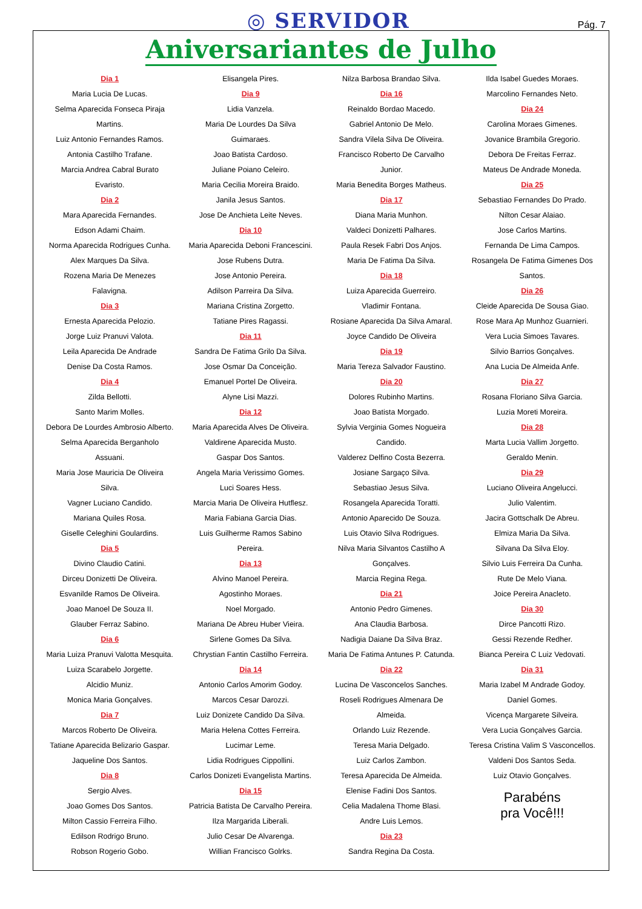◎ SERVIDOR Pág. 7
Aniversariantes de Julho
Dia 1
Maria Lucia De Lucas.
Selma Aparecida Fonseca Piraja
Martins.
Luiz Antonio Fernandes Ramos.
Antonia Castilho Trafane.
Marcia Andrea Cabral Burato
Evaristo.
Dia 2
Mara Aparecida Fernandes.
Edson Adami Chaim.
Norma Aparecida Rodrigues Cunha.
Alex Marques Da Silva.
Rozena Maria De Menezes
Falavigna.
Dia 3
Ernesta Aparecida Pelozio.
Jorge Luiz Pranuvi Valota.
Leila Aparecida De Andrade
Denise Da Costa Ramos.
Dia 4
Zilda Bellotti.
Santo Marim Molles.
Debora De Lourdes Ambrosio Alberto.
Selma Aparecida Berganholo
Assuani.
Maria Jose Mauricia De Oliveira
Silva.
Vagner Luciano Candido.
Mariana Quiles Rosa.
Giselle Celeghini Goulardins.
Dia 5
Divino Claudio Catini.
Dirceu Donizetti De Oliveira.
Esvanilde Ramos De Oliveira.
Joao Manoel De Souza II.
Glauber Ferraz Sabino.
Dia 6
Maria Luiza Pranuvi Valotta Mesquita.
Luiza Scarabelo Jorgette.
Alcidio Muniz.
Monica Maria Gonçalves.
Dia 7
Marcos Roberto De Oliveira.
Tatiane Aparecida Belizario Gaspar.
Jaqueline Dos Santos.
Dia 8
Sergio Alves.
Joao Gomes Dos Santos.
Milton Cassio Ferreira Filho.
Edilson Rodrigo Bruno.
Robson Rogerio Gobo.
Elisangela Pires.
Dia 9
Lidia Vanzela.
Maria De Lourdes Da Silva
Guimaraes.
Joao Batista Cardoso.
Juliane Poiano Celeiro.
Maria Cecilia Moreira Braido.
Janila Jesus Santos.
Jose De Anchieta Leite Neves.
Dia 10
Maria Aparecida Deboni Francescini.
Jose Rubens Dutra.
Jose Antonio Pereira.
Adilson Parreira Da Silva.
Mariana Cristina Zorgetto.
Tatiane Pires Ragassi.
Dia 11
Sandra De Fatima Grilo Da Silva.
Jose Osmar Da Conceição.
Emanuel Portel De Oliveira.
Alyne Lisi Mazzi.
Dia 12
Maria Aparecida Alves De Oliveira.
Valdirene Aparecida Musto.
Gaspar Dos Santos.
Angela Maria Verissimo Gomes.
Luci Soares Hess.
Marcia Maria De Oliveira Hutflesz.
Maria Fabiana Garcia Dias.
Luis Guilherme Ramos Sabino
Pereira.
Dia 13
Alvino Manoel Pereira.
Agostinho Moraes.
Noel Morgado.
Mariana De Abreu Huber Vieira.
Sirlene Gomes Da Silva.
Chrystian Fantin Castilho Ferreira.
Dia 14
Antonio Carlos Amorim Godoy.
Marcos Cesar Darozzi.
Luiz Donizete Candido Da Silva.
Maria Helena Cottes Ferreira.
Lucimar Leme.
Lidia Rodrigues Cippollini.
Carlos Donizeti Evangelista Martins.
Dia 15
Patricia Batista De Carvalho Pereira.
Ilza Margarida Liberali.
Julio Cesar De Alvarenga.
Willian Francisco Golrks.
Nilza Barbosa Brandao Silva.
Dia 16
Reinaldo Bordao Macedo.
Gabriel Antonio De Melo.
Sandra Vilela Silva De Oliveira.
Francisco Roberto De Carvalho
Junior.
Maria Benedita Borges Matheus.
Dia 17
Diana Maria Munhon.
Valdeci Donizetti Palhares.
Paula Resek Fabri Dos Anjos.
Maria De Fatima Da Silva.
Dia 18
Luiza Aparecida Guerreiro.
Vladimir Fontana.
Rosiane Aparecida Da Silva Amaral.
Joyce Candido De Oliveira
Dia 19
Maria Tereza Salvador Faustino.
Dia 20
Dolores Rubinho Martins.
Joao Batista Morgado.
Sylvia Verginia Gomes Nogueira
Candido.
Valderez Delfino Costa Bezerra.
Josiane Sargaço Silva.
Sebastiao Jesus Silva.
Rosangela Aparecida Toratti.
Antonio Aparecido De Souza.
Luis Otavio Silva Rodrigues.
Nilva Maria Silvantos Castilho A
Gonçalves.
Marcia Regina Rega.
Dia 21
Antonio Pedro Gimenes.
Ana Claudia Barbosa.
Nadigia Daiane Da Silva Braz.
Maria De Fatima Antunes P. Catunda.
Dia 22
Lucina De Vasconcelos Sanches.
Roseli Rodrigues Almenara De
Almeida.
Orlando Luiz Rezende.
Teresa Maria Delgado.
Luiz Carlos Zambon.
Teresa Aparecida De Almeida.
Elenise Fadini Dos Santos.
Celia Madalena Thome Blasi.
Andre Luis Lemos.
Dia 23
Sandra Regina Da Costa.
Ilda Isabel Guedes Moraes.
Marcolino Fernandes Neto.
Dia 24
Carolina Moraes Gimenes.
Jovanice Brambila Gregorio.
Debora De Freitas Ferraz.
Mateus De Andrade Moneda.
Dia 25
Sebastiao Fernandes Do Prado.
Nilton Cesar Alaiao.
Jose Carlos Martins.
Fernanda De Lima Campos.
Rosangela De Fatima Gimenes Dos
Santos.
Dia 26
Cleide Aparecida De Sousa Giao.
Rose Mara Ap Munhoz Guarnieri.
Vera Lucia Simoes Tavares.
Silvio Barrios Gonçalves.
Ana Lucia De Almeida Anfe.
Dia 27
Rosana Floriano Silva Garcia.
Luzia Moreti Moreira.
Dia 28
Marta Lucia Vallim Jorgetto.
Geraldo Menin.
Dia 29
Luciano Oliveira Angelucci.
Julio Valentim.
Jacira Gottschalk De Abreu.
Elmiza Maria Da Silva.
Silvana Da Silva Eloy.
Silvio Luis Ferreira Da Cunha.
Rute De Melo Viana.
Joice Pereira Anacleto.
Dia 30
Dirce Pancotti Rizo.
Gessi Rezende Redher.
Bianca Pereira C Luiz Vedovati.
Dia 31
Maria Izabel M Andrade Godoy.
Daniel Gomes.
Vicença Margarete Silveira.
Vera Lucia Gonçalves Garcia.
Teresa Cristina Valim S Vasconcellos.
Valdeni Dos Santos Seda.
Luiz Otavio Gonçalves.
Parabéns
pra Você!!!